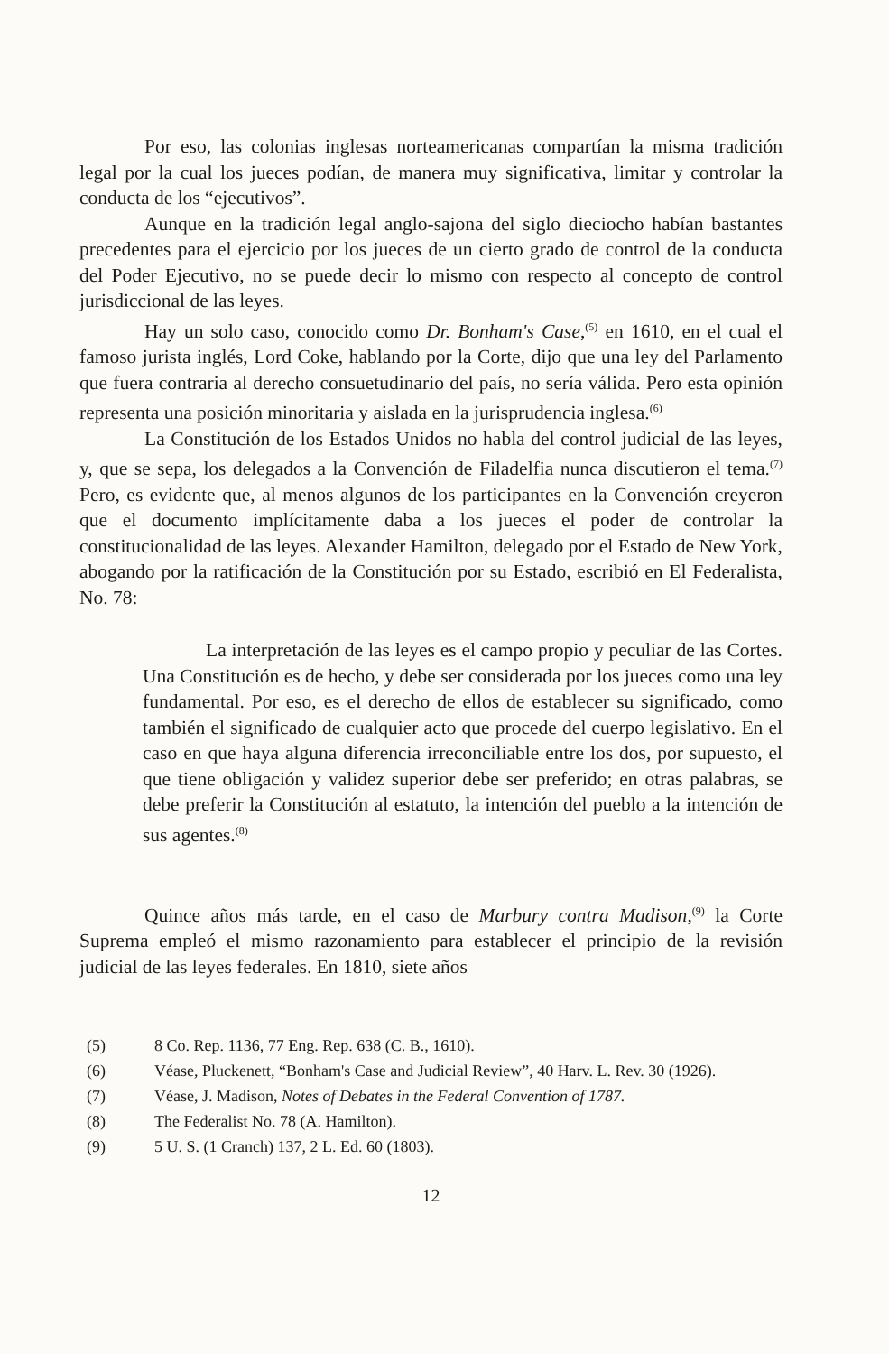Por eso, las colonias inglesas norteamericanas compartían la misma tradición legal por la cual los jueces podían, de manera muy significativa, limitar y controlar la conducta de los “ejecutivos”.
Aunque en la tradición legal anglo-sajona del siglo dieciocho habían bastantes precedentes para el ejercicio por los jueces de un cierto grado de control de la conducta del Poder Ejecutivo, no se puede decir lo mismo con respecto al concepto de control jurisdiccional de las leyes.
Hay un solo caso, conocido como Dr. Bonham's Case,<sup>(5)</sup> en 1610, en el cual el famoso jurista inglés, Lord Coke, hablando por la Corte, dijo que una ley del Parlamento que fuera contraria al derecho consuetudinario del país, no sería válida. Pero esta opinión representa una posición minoritaria y aislada en la jurisprudencia inglesa.<sup>(6)</sup>
La Constitución de los Estados Unidos no habla del control judicial de las leyes, y, que se sepa, los delegados a la Convención de Filadelfia nunca discutieron el tema.<sup>(7)</sup> Pero, es evidente que, al menos algunos de los participantes en la Convención creyeron que el documento implícitamente daba a los jueces el poder de controlar la constitucionalidad de las leyes. Alexander Hamilton, delegado por el Estado de New York, abogando por la ratificación de la Constitución por su Estado, escribió en El Federalista, No. 78:
La interpretación de las leyes es el campo propio y peculiar de las Cortes. Una Constitución es de hecho, y debe ser considerada por los jueces como una ley fundamental. Por eso, es el derecho de ellos de establecer su significado, como también el significado de cualquier acto que procede del cuerpo legislativo. En el caso en que haya alguna diferencia irreconciliable entre los dos, por supuesto, el que tiene obligación y validez superior debe ser preferido; en otras palabras, se debe preferir la Constitución al estatuto, la intención del pueblo a la intención de sus agentes.<sup>(8)</sup>
Quince años más tarde, en el caso de Marbury contra Madison,<sup>(9)</sup> la Corte Suprema empleó el mismo razonamiento para establecer el principio de la revisión judicial de las leyes federales. En 1810, siete años
(5) 8 Co. Rep. 1136, 77 Eng. Rep. 638 (C. B., 1610).
(6) Véase, Pluckenett, “Bonham's Case and Judicial Review”, 40 Harv. L. Rev. 30 (1926).
(7) Véase, J. Madison, Notes of Debates in the Federal Convention of 1787.
(8) The Federalist No. 78 (A. Hamilton).
(9) 5 U. S. (1 Cranch) 137, 2 L. Ed. 60 (1803).
12